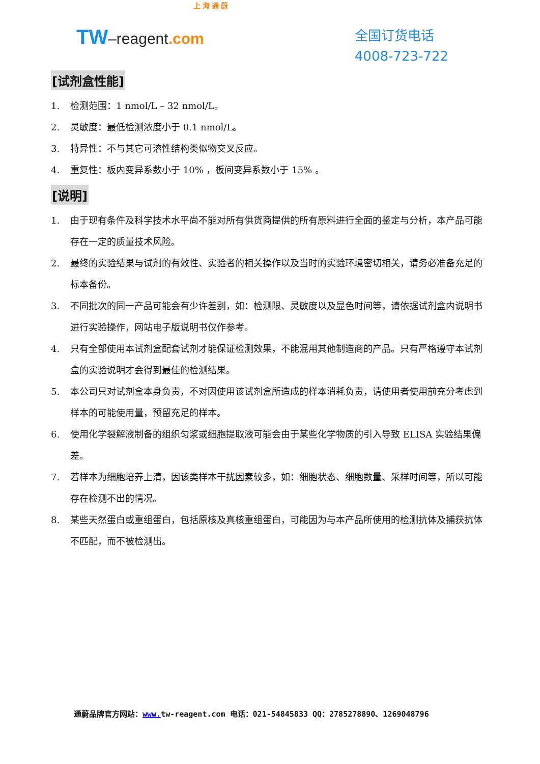上 海 通 蔚
TW–reagent.com
全国订货电话
4008-723-722
[试剂盒性能]
1. 检测范围：1 nmol/L – 32 nmol/L。
2. 灵敏度：最低检测浓度小于 0.1 nmol/L。
3. 特异性：不与其它可溶性结构类似物交叉反应。
4. 重复性：板内变异系数小于 10% ，板间变异系数小于 15% 。
[说明]
1. 由于现有条件及科学技术水平尚不能对所有供货商提供的所有原料进行全面的鉴定与分析，本产品可能存在一定的质量技术风险。
2. 最终的实验结果与试剂的有效性、实验者的相关操作以及当时的实验环境密切相关，请务必准备充足的标本备份。
3. 不同批次的同一产品可能会有少许差别，如：检测限、灵敏度以及显色时间等，请依据试剂盒内说明书进行实验操作，网站电子版说明书仅作参考。
4. 只有全部使用本试剂盒配套试剂才能保证检测效果，不能混用其他制造商的产品。只有严格遵守本试剂盒的实验说明才会得到最佳的检测结果。
5. 本公司只对试剂盒本身负责，不对因使用该试剂盒所造成的样本消耗负责，请使用者使用前充分考虑到样本的可能使用量，预留充足的样本。
6. 使用化学裂解液制备的组织匀浆或细胞提取液可能会由于某些化学物质的引入导致 ELISA 实验结果偏差。
7. 若样本为细胞培养上清，因该类样本干扰因素较多，如：细胞状态、细胞数量、采样时间等，所以可能存在检测不出的情况。
8. 某些天然蛋白或重组蛋白，包括原核及真核重组蛋白，可能因为与本产品所使用的检测抗体及捕获抗体不匹配，而不被检测出。
通蔚品牌官方网站：www. tw-reagent.com 电话：021-54845833 QQ：2785278890、1269048796